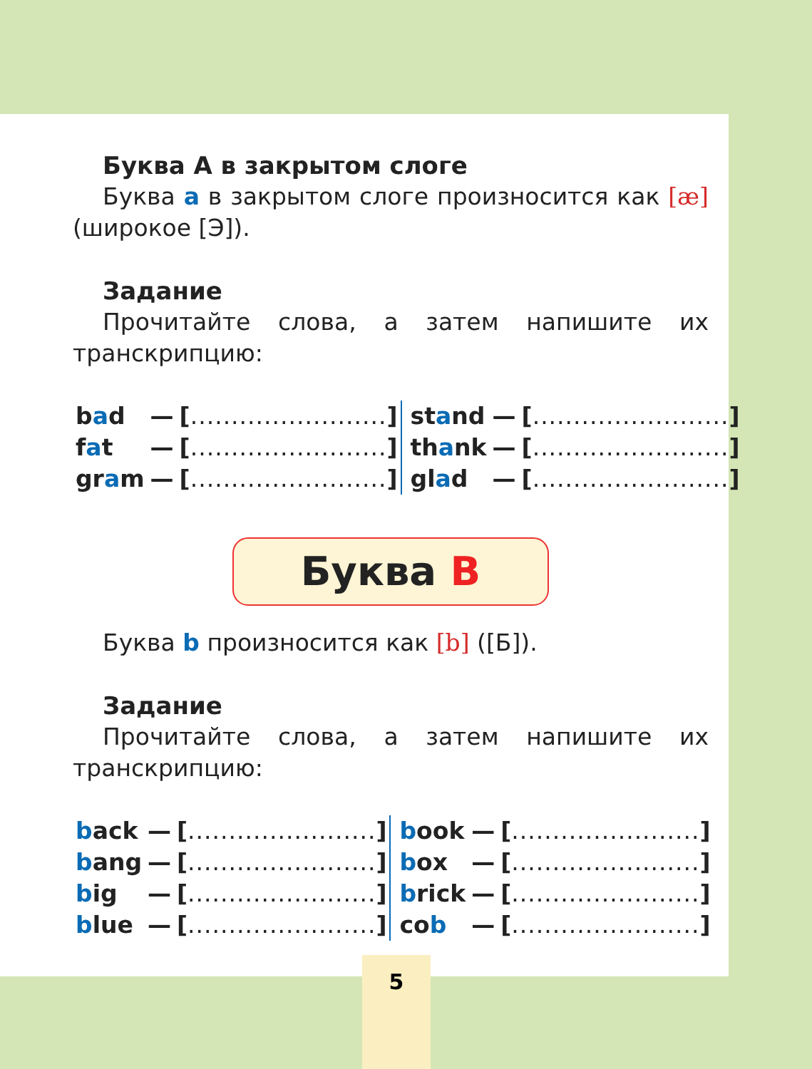Буква А в закрытом слоге
Буква a в закрытом слоге произносится как [æ] (широкое [Э]).
Задание
Прочитайте слова, а затем напишите их транскрипцию:
| b a d | — | [ ........................ ] | | st a nd | — | [ ........................ ] |
| f a t | — | [ ........................ ] | | th a nk | — | [ ........................ ] |
| gr a m | — | [ ........................ ] | | gl a d | — | [ ........................ ] |
Буква B
Буква b произносится как [b] ([Б]).
Задание
Прочитайте слова, а затем напишите их транскрипцию:
| b ack | — | [ ....................... ] | | b ook | — | [ ....................... ] |
| b ang | — | [ ....................... ] | | b ox | — | [ ....................... ] |
| b ig | — | [ ....................... ] | | b rick | — | [ ....................... ] |
| b lue | — | [ ....................... ] | | co b | — | [ ....................... ] |
5